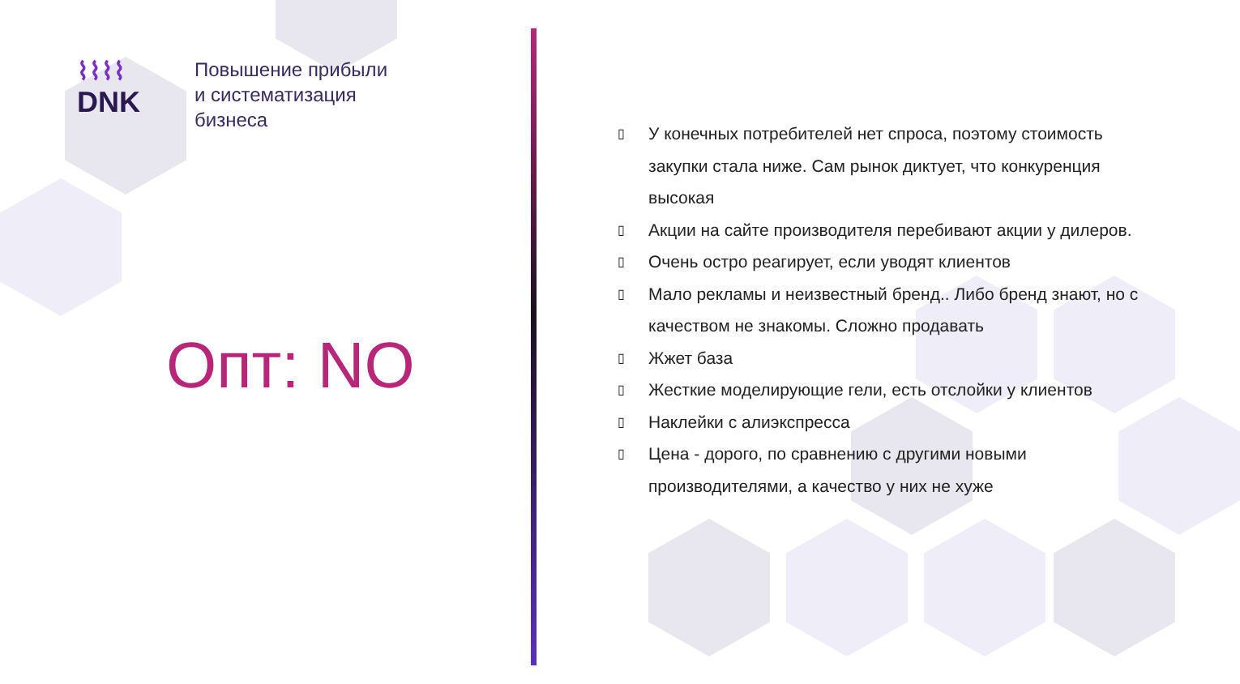⌇⌇⌇⌇
DNK
Повышение прибыли
и систематизация
бизнеса
Опт: NO
▯ У конечных потребителей нет спроса, поэтому стоимость закупки стала ниже. Сам рынок диктует, что конкуренция высокая
▯ Акции на сайте производителя перебивают акции у дилеров.
▯ Очень остро реагирует, если уводят клиентов
▯ Мало рекламы и неизвестный бренд.. Либо бренд знают, но с качеством не знакомы. Сложно продавать
▯ Жжет база
▯ Жесткие моделирующие гели, есть отслойки у клиентов
▯ Наклейки с алиэкспресса
▯ Цена - дорого, по сравнению с другими новыми производителями, а качество у них не хуже